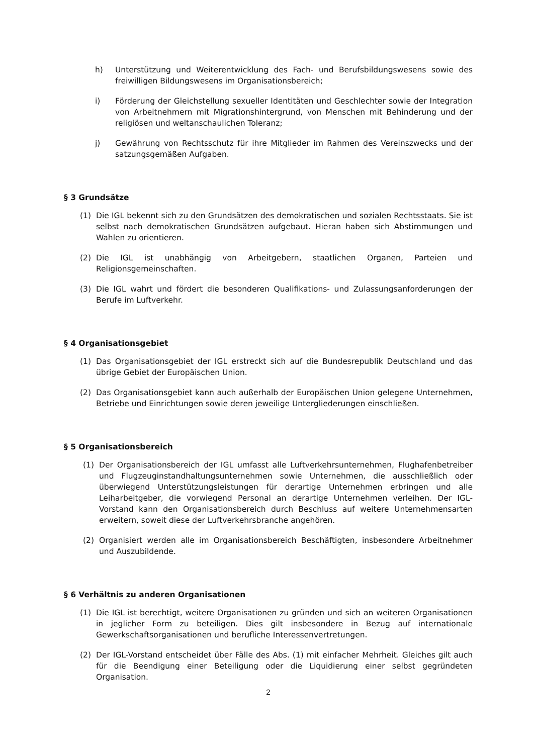h) Unterstützung und Weiterentwicklung des Fach- und Berufsbildungswesens sowie des freiwilligen Bildungswesens im Organisationsbereich;
i) Förderung der Gleichstellung sexueller Identitäten und Geschlechter sowie der Integration von Arbeitnehmern mit Migrationshintergrund, von Menschen mit Behinderung und der religiösen und weltanschaulichen Toleranz;
j) Gewährung von Rechtsschutz für ihre Mitglieder im Rahmen des Vereinszwecks und der satzungsgemäßen Aufgaben.
§ 3 Grundsätze
(1) Die IGL bekennt sich zu den Grundsätzen des demokratischen und sozialen Rechtsstaats. Sie ist selbst nach demokratischen Grundsätzen aufgebaut. Hieran haben sich Abstimmungen und Wahlen zu orientieren.
(2) Die IGL ist unabhängig von Arbeitgebern, staatlichen Organen, Parteien und Religionsgemeinschaften.
(3) Die IGL wahrt und fördert die besonderen Qualifikations- und Zulassungsanforderungen der Berufe im Luftverkehr.
§ 4 Organisationsgebiet
(1) Das Organisationsgebiet der IGL erstreckt sich auf die Bundesrepublik Deutschland und das übrige Gebiet der Europäischen Union.
(2) Das Organisationsgebiet kann auch außerhalb der Europäischen Union gelegene Unternehmen, Betriebe und Einrichtungen sowie deren jeweilige Untergliederungen einschließen.
§ 5 Organisationsbereich
(1) Der Organisationsbereich der IGL umfasst alle Luftverkehrsunternehmen, Flughafenbetreiber und Flugzeuginstandhaltungsunternehmen sowie Unternehmen, die ausschließlich oder überwiegend Unterstützungsleistungen für derartige Unternehmen erbringen und alle Leiharbeitgeber, die vorwiegend Personal an derartige Unternehmen verleihen. Der IGL-Vorstand kann den Organisationsbereich durch Beschluss auf weitere Unternehmensarten erweitern, soweit diese der Luftverkehrsbranche angehören.
(2) Organisiert werden alle im Organisationsbereich Beschäftigten, insbesondere Arbeitnehmer und Auszubildende.
§ 6 Verhältnis zu anderen Organisationen
(1) Die IGL ist berechtigt, weitere Organisationen zu gründen und sich an weiteren Organisationen in jeglicher Form zu beteiligen. Dies gilt insbesondere in Bezug auf internationale Gewerkschaftsorganisationen und berufliche Interessenvertretungen.
(2) Der IGL-Vorstand entscheidet über Fälle des Abs. (1) mit einfacher Mehrheit. Gleiches gilt auch für die Beendigung einer Beteiligung oder die Liquidierung einer selbst gegründeten Organisation.
2